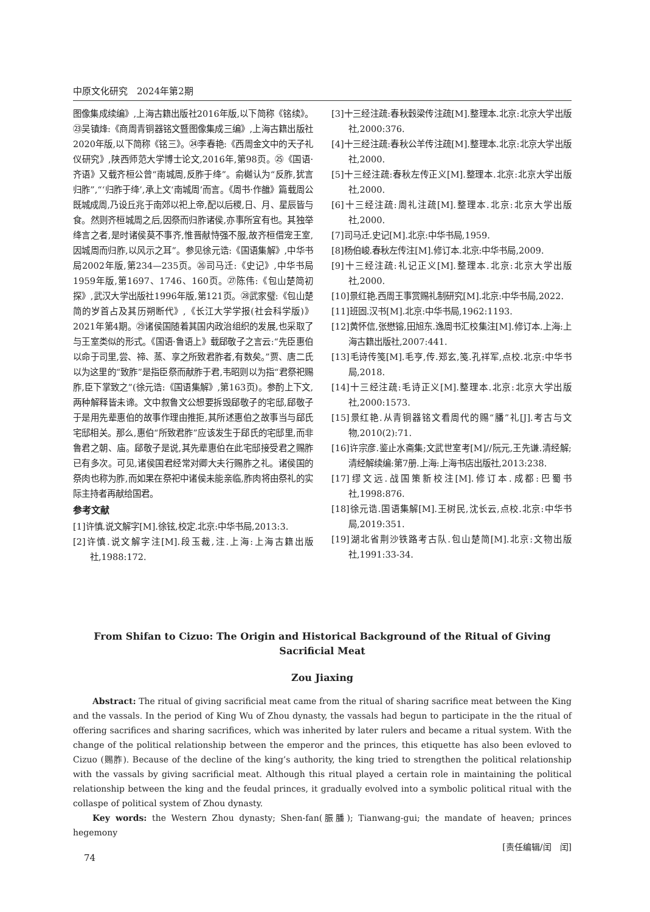中原文化研究　2024年第2期
图像集成续编》,上海古籍出版社2016年版,以下简称《铭续》。㉓吴镇烽:《商周青铜器铭文暨图像集成三编》,上海古籍出版社2020年版,以下简称《铭三》。㉔李春艳:《西周金文中的天子礼仪研究》,陕西师范大学博士论文,2016年,第98页。㉕《国语·齐语》又载齐桓公曾“南城周,反胙于绛”。俞樾认为“反胙,犹言归胙”,“‘归胙于绛’,承上文‘南城周’而言。《周书·作雒》篇载周公既城成周,乃设丘兆于南郊以祀上帝,配以后稷,日、月、星辰皆与食。然则齐桓城周之后,因祭而归胙诸侯,亦事所宜有也。其独举绛言之者,是时诸侯莫不事齐,惟晋献恃强不服,故齐桓借宠王室,因城周而归胙,以风示之耳”。参见徐元诰:《国语集解》,中华书局2002年版,第234—235页。㉖司马迁:《史记》,中华书局1959年版,第1697、1746、160页。㉗陈伟:《包山楚简初探》,武汉大学出版社1996年版,第121页。㉘武家璧:《包山楚简的岁首占及其历朔断代》,《长江大学学报(社会科学版)》2021年第4期。㉙诸侯国随着其国内政治组织的发展,也采取了与王室类似的形式。《国语·鲁语上》载郈敬子之言云:“先臣惠伯以命于司里,尝、禘、蒸、享之所致君胙者,有数矣。”贾、唐二氏以为这里的“致胙”是指臣祭而献胙于君,韦昭则以为指“君祭祀赐胙,臣下掌致之”(徐元诰:《国语集解》,第163页)。参酌上下文,两种解释皆未谛。文中叙鲁文公想要拆毁郈敬子的宅邸,郈敬子于是用先辈惠伯的故事作理由推拒,其所述惠伯之故事当与郈氏宅邸相关。那么,惠伯“所致君胙”应该发生于郈氏的宅邸里,而非鲁君之朝、庙。郈敬子是说,其先辈惠伯在此宅邸接受君之赐胙已有多次。可见,诸侯国君经常对卿大夫行赐胙之礼。诸侯国的祭肉也称为胙,而如果在祭祀中诸侯未能亲临,胙肉将由祭礼的实际主持者再献给国君。
参考文献
[1]许慎.说文解字[M].徐铉,校定.北京:中华书局,2013:3.
[2]许慎.说文解字注[M].段玉裁,注.上海:上海古籍出版社,1988:172.
[3]十三经注疏:春秋穀梁传注疏[M].整理本.北京:北京大学出版社,2000:376.
[4]十三经注疏:春秋公羊传注疏[M].整理本.北京:北京大学出版社,2000.
[5]十三经注疏:春秋左传正义[M].整理本.北京:北京大学出版社,2000.
[6]十三经注疏:周礼注疏[M].整理本.北京:北京大学出版社,2000.
[7]司马迁.史记[M].北京:中华书局,1959.
[8]杨伯峻.春秋左传注[M].修订本.北京:中华书局,2009.
[9]十三经注疏:礼记正义[M].整理本.北京:北京大学出版社,2000.
[10]景红艳.西周王事赏赐礼制研究[M].北京:中华书局,2022.
[11]班固.汉书[M].北京:中华书局,1962:1193.
[12]黄怀信,张懋镕,田旭东.逸周书汇校集注[M].修订本.上海:上海古籍出版社,2007:441.
[13]毛诗传笺[M].毛亨,传.郑玄,笺.孔祥军,点校.北京:中华书局,2018.
[14]十三经注疏:毛诗正义[M].整理本.北京:北京大学出版社,2000:1573.
[15]景红艳.从青铜器铭文看周代的赐“膰”礼[J].考古与文物,2010(2):71.
[16]许宗彦.鉴止水斋集;文武世室考[M]//阮元,王先谦.清经解;清经解续编:第7册.上海:上海书店出版社,2013:238.
[17]缪文远.战国策新校注[M].修订本.成都:巴蜀书社,1998:876.
[18]徐元诰.国语集解[M].王树民,沈长云,点校.北京:中华书局,2019:351.
[19]湖北省荆沙铁路考古队.包山楚简[M].北京:文物出版社,1991:33-34.
From Shifan to Cizuo: The Origin and Historical Background of the Ritual of Giving Sacrificial Meat
Zou Jiaxing
Abstract: The ritual of giving sacrificial meat came from the ritual of sharing sacrifice meat between the King and the vassals. In the period of King Wu of Zhou dynasty, the vassals had begun to participate in the the ritual of offering sacrifices and sharing sacrifices, which was inherited by later rulers and became a ritual system. With the change of the political relationship between the emperor and the princes, this etiquette has also been evloved to Cizuo (赐胙). Because of the decline of the king’s authority, the king tried to strengthen the political relationship with the vassals by giving sacrificial meat. Although this ritual played a certain role in maintaining the political relationship between the king and the feudal princes, it gradually evolved into a symbolic political ritual with the collaspe of political system of Zhou dynasty.
Key words: the Western Zhou dynasty; Shen-fan(脤膰); Tianwang-gui; the mandate of heaven; princes hegemony
[责任编辑/闰　闰]
74